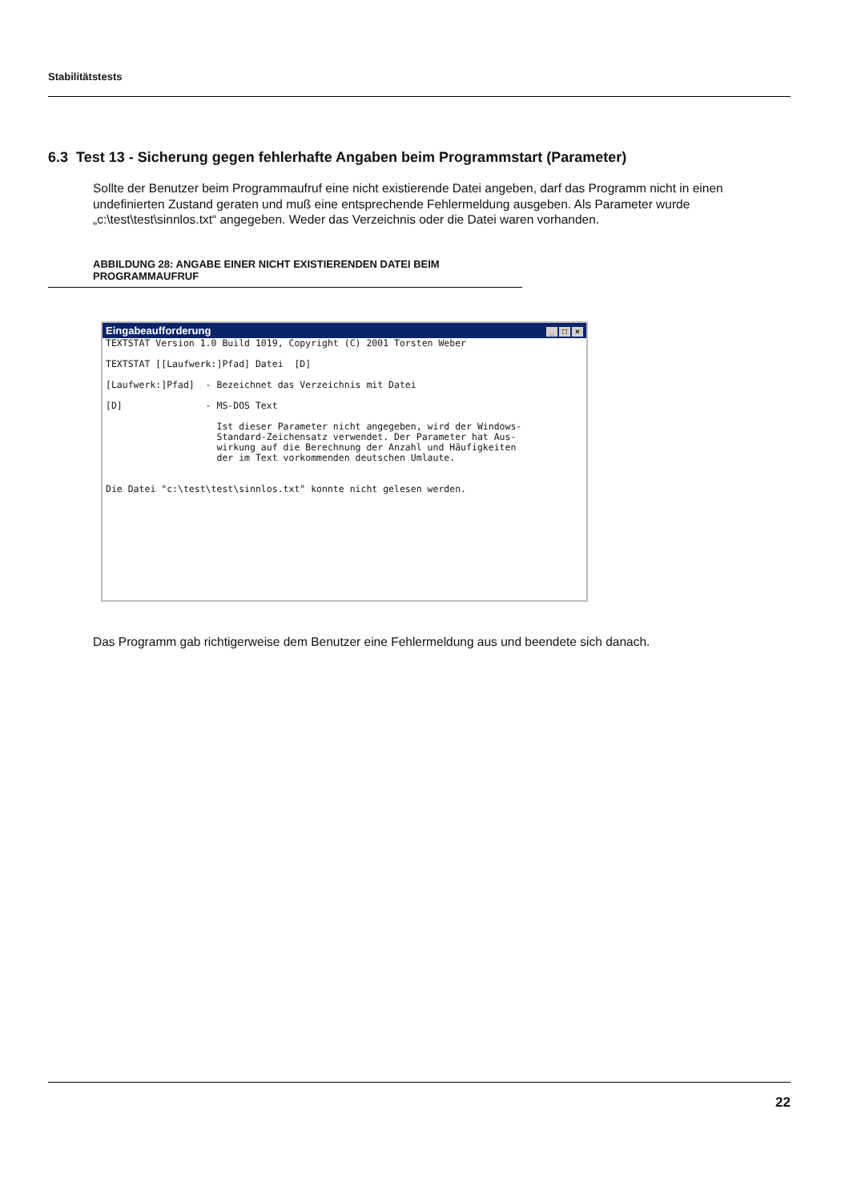Stabilitätstests
6.3 Test 13 - Sicherung gegen fehlerhafte Angaben beim Programmstart (Parameter)
Sollte der Benutzer beim Programmaufruf eine nicht existierende Datei angeben, darf das Programm nicht in einen undefinierten Zustand geraten und muß eine entsprechende Fehlermeldung ausgeben. Als Parameter wurde „c:\test\test\sinnlos.txt“ angegeben. Weder das Verzeichnis oder die Datei waren vorhanden.
ABBILDUNG 28: ANGABE EINER NICHT EXISTIERENDEN DATEI BEIM PROGRAMMAUFRUF
Eingabeaufforderung _ □ ×
TEXTSTAT Version 1.0 Build 1019, Copyright (C) 2001 Torsten Weber

TEXTSTAT [[Laufwerk:]Pfad] Datei  [D]

[Laufwerk:]Pfad]  - Bezeichnet das Verzeichnis mit Datei

[D]               - MS-DOS Text

                    Ist dieser Parameter nicht angegeben, wird der Windows-
                    Standard-Zeichensatz verwendet. Der Parameter hat Aus-
                    wirkung auf die Berechnung der Anzahl und Häufigkeiten
                    der im Text vorkommenden deutschen Umlaute.


Die Datei "c:\test\test\sinnlos.txt" konnte nicht gelesen werden.
Das Programm gab richtigerweise dem Benutzer eine Fehlermeldung aus und beendete sich danach.
22